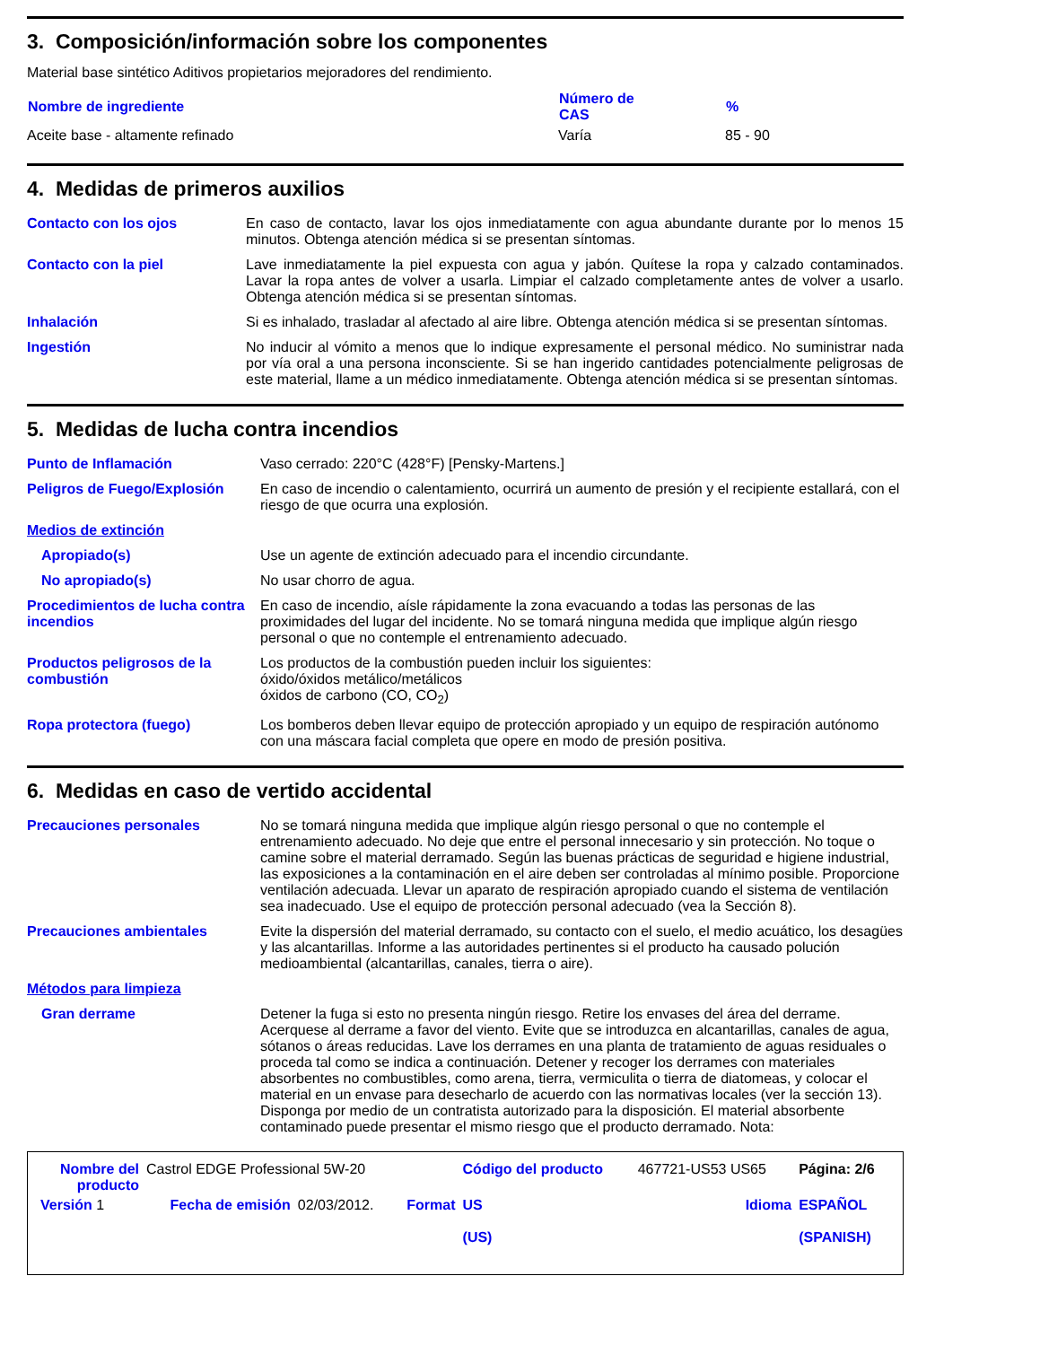3. Composición/información sobre los componentes
Material base sintético Aditivos propietarios mejoradores del rendimiento.
| Nombre de ingrediente | Número de CAS | % |
| --- | --- | --- |
| Aceite base - altamente refinado | Varía | 85 - 90 |
4. Medidas de primeros auxilios
| Contacto con los ojos | En caso de contacto, lavar los ojos inmediatamente con agua abundante durante por lo menos 15 minutos. Obtenga atención médica si se presentan síntomas. |
| Contacto con la piel | Lave inmediatamente la piel expuesta con agua y jabón. Quítese la ropa y calzado contaminados. Lavar la ropa antes de volver a usarla. Limpiar el calzado completamente antes de volver a usarlo. Obtenga atención médica si se presentan síntomas. |
| Inhalación | Si es inhalado, trasladar al afectado al aire libre. Obtenga atención médica si se presentan síntomas. |
| Ingestión | No inducir al vómito a menos que lo indique expresamente el personal médico. No suministrar nada por vía oral a una persona inconsciente. Si se han ingerido cantidades potencialmente peligrosas de este material, llame a un médico inmediatamente. Obtenga atención médica si se presentan síntomas. |
5. Medidas de lucha contra incendios
| Punto de Inflamación | Vaso cerrado: 220°C (428°F) [Pensky-Martens.] |
| Peligros de Fuego/Explosión | En caso de incendio o calentamiento, ocurrirá un aumento de presión y el recipiente estallará, con el riesgo de que ocurra una explosión. |
| Medios de extinción | |
| Apropiado(s) | Use un agente de extinción adecuado para el incendio circundante. |
| No apropiado(s) | No usar chorro de agua. |
| Procedimientos de lucha contra incendios | En caso de incendio, aísle rápidamente la zona evacuando a todas las personas de las proximidades del lugar del incidente. No se tomará ninguna medida que implique algún riesgo personal o que no contemple el entrenamiento adecuado. |
| Productos peligrosos de la combustión | Los productos de la combustión pueden incluir los siguientes: óxido/óxidos metálico/metálicos óxidos de carbono (CO, CO<sub>2</sub>) |
| Ropa protectora (fuego) | Los bomberos deben llevar equipo de protección apropiado y un equipo de respiración autónomo con una máscara facial completa que opere en modo de presión positiva. |
6. Medidas en caso de vertido accidental
| Precauciones personales | No se tomará ninguna medida que implique algún riesgo personal o que no contemple el entrenamiento adecuado. No deje que entre el personal innecesario y sin protección. No toque o camine sobre el material derramado. Según las buenas prácticas de seguridad e higiene industrial, las exposiciones a la contaminación en el aire deben ser controladas al mínimo posible. Proporcione ventilación adecuada. Llevar un aparato de respiración apropiado cuando el sistema de ventilación sea inadecuado. Use el equipo de protección personal adecuado (vea la Sección 8). |
| Precauciones ambientales | Evite la dispersión del material derramado, su contacto con el suelo, el medio acuático, los desagües y las alcantarillas. Informe a las autoridades pertinentes si el producto ha causado polución medioambiental (alcantarillas, canales, tierra o aire). |
| Métodos para limpieza | |
| Gran derrame | Detener la fuga si esto no presenta ningún riesgo. Retire los envases del área del derrame. Acerquese al derrame a favor del viento. Evite que se introduzca en alcantarillas, canales de agua, sótanos o áreas reducidas. Lave los derrames en una planta de tratamiento de aguas residuales o proceda tal como se indica a continuación. Detener y recoger los derrames con materiales absorbentes no combustibles, como arena, tierra, vermiculita o tierra de diatomeas, y colocar el material en un envase para desecharlo de acuerdo con las normativas locales (ver la sección 13). Disponga por medio de un contratista autorizado para la disposición. El material absorbente contaminado puede presentar el mismo riesgo que el producto derramado. Nota: |
| Nombre del producto | Castrol EDGE Professional 5W-20 | | | Código del producto | 467721-US53 US65 | Página: 2/6 |
| Versión 1 | Fecha de emisión | 02/03/2012. | Format | US (US) | Idioma | ESPAÑOL (SPANISH) |